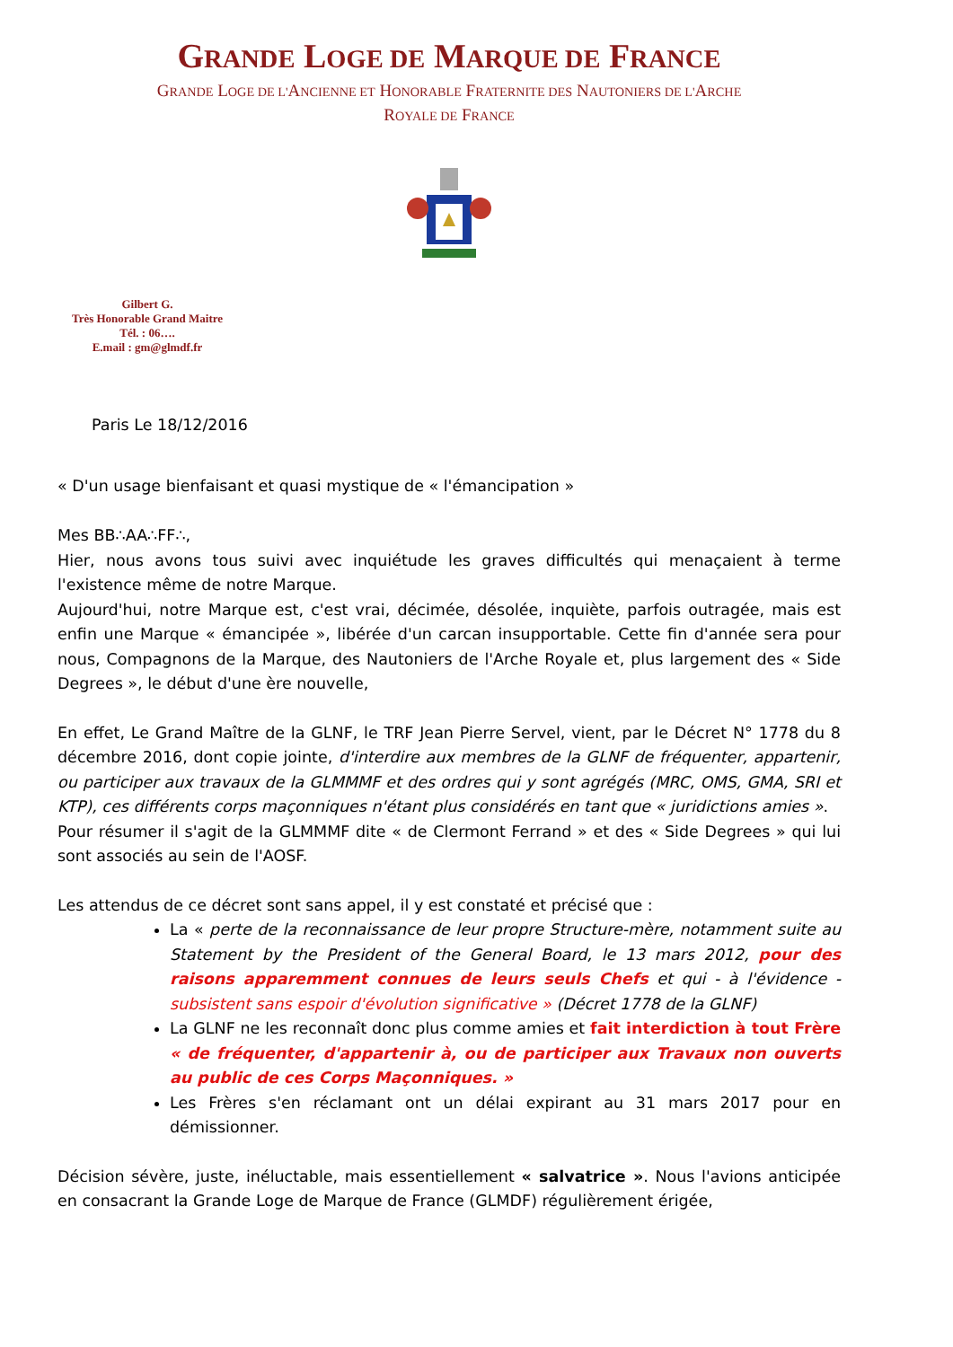GRANDE LOGE DE MARQUE DE FRANCE
GRANDE LOGE DE L'ANCIENNE ET HONORABLE FRATERNITE DES NAUTONIERS DE L'ARCHE
ROYALE DE FRANCE
Gilbert G.
Très Honorable Grand Maitre
Tél. : 06….
E.mail : gm@glmdf.fr
Paris Le 18/12/2016
« D'un usage bienfaisant et quasi mystique de « l'émancipation »
Mes BB∴AA∴FF∴,
Hier, nous avons tous suivi avec inquiétude les graves difficultés qui menaçaient à terme l'existence même de notre Marque.
Aujourd'hui, notre Marque est, c'est vrai, décimée, désolée, inquiète, parfois outragée, mais est enfin une Marque « émancipée », libérée d'un carcan insupportable. Cette fin d'année sera pour nous, Compagnons de la Marque, des Nautoniers de l'Arche Royale et, plus largement des « Side Degrees », le début d'une ère nouvelle,
En effet, Le Grand Maître de la GLNF, le TRF Jean Pierre Servel, vient, par le Décret N° 1778 du 8 décembre 2016, dont copie jointe, d'interdire aux membres de la GLNF de fréquenter, appartenir, ou participer aux travaux de la GLMMMF et des ordres qui y sont agrégés (MRC, OMS, GMA, SRI et KTP), ces différents corps maçonniques n'étant plus considérés en tant que « juridictions amies ».
Pour résumer il s'agit de la GLMMMF dite « de Clermont Ferrand » et des « Side Degrees » qui lui sont associés au sein de l'AOSF.
Les attendus de ce décret sont sans appel, il y est constaté et précisé que :
La « perte de la reconnaissance de leur propre Structure-mère, notamment suite au Statement by the President of the General Board, le 13 mars 2012, pour des raisons apparemment connues de leurs seuls Chefs et qui - à l'évidence - subsistent sans espoir d'évolution significative » (Décret 1778 de la GLNF)
La GLNF ne les reconnaît donc plus comme amies et fait interdiction à tout Frère « de fréquenter, d'appartenir à, ou de participer aux Travaux non ouverts au public de ces Corps Maçonniques. »
Les Frères s'en réclamant ont un délai expirant au 31 mars 2017 pour en démissionner.
Décision sévère, juste, inéluctable, mais essentiellement « salvatrice ». Nous l'avions anticipée en consacrant la Grande Loge de Marque de France (GLMDF) régulièrement érigée,